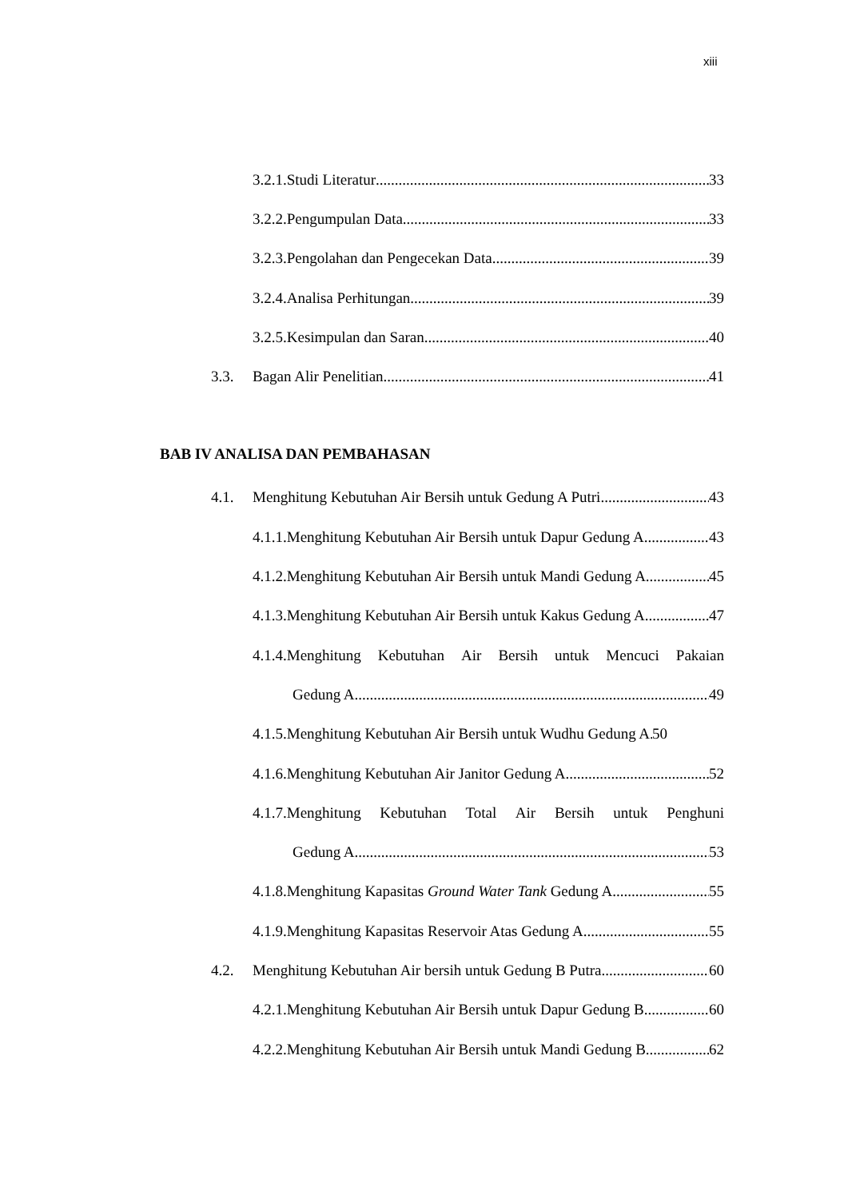xiii
3.2.1.Studi Literatur 33
3.2.2.Pengumpulan Data 33
3.2.3.Pengolahan dan Pengecekan Data 39
3.2.4.Analisa Perhitungan 39
3.2.5.Kesimpulan dan Saran 40
3.3. Bagan Alir Penelitian 41
BAB IV ANALISA DAN PEMBAHASAN
4.1. Menghitung Kebutuhan Air Bersih untuk Gedung A Putri 43
4.1.1.Menghitung Kebutuhan Air Bersih untuk Dapur Gedung A 43
4.1.2.Menghitung Kebutuhan Air Bersih untuk Mandi Gedung A 45
4.1.3.Menghitung Kebutuhan Air Bersih untuk Kakus Gedung A 47
4.1.4.Menghitung Kebutuhan Air Bersih untuk Mencuci Pakaian
Gedung A 49
4.1.5.Menghitung Kebutuhan Air Bersih untuk Wudhu Gedung A 50
4.1.6.Menghitung Kebutuhan Air Janitor Gedung A 52
4.1.7.Menghitung Kebutuhan Total Air Bersih untuk Penghuni
Gedung A 53
4.1.8.Menghitung Kapasitas Ground Water Tank Gedung A 55
4.1.9.Menghitung Kapasitas Reservoir Atas Gedung A 55
4.2. Menghitung Kebutuhan Air bersih untuk Gedung B Putra 60
4.2.1.Menghitung Kebutuhan Air Bersih untuk Dapur Gedung B 60
4.2.2.Menghitung Kebutuhan Air Bersih untuk Mandi Gedung B 62